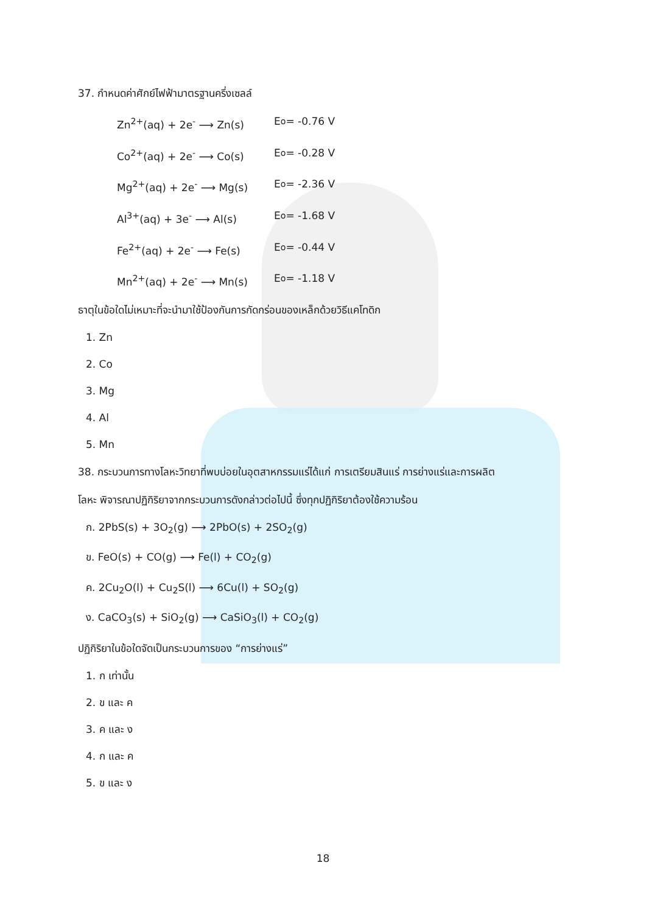37. กำหนดค่าศักย์ไฟฟ้ามาตรฐานครึ่งเซลล์
Zn<sup>2+</sup>(aq) + 2e<sup>-</sup> ⟶ Zn(s) E<sup>o</sup> = -0.76 V
Co<sup>2+</sup>(aq) + 2e<sup>-</sup> ⟶ Co(s) E<sup>o</sup> = -0.28 V
Mg<sup>2+</sup>(aq) + 2e<sup>-</sup> ⟶ Mg(s) E<sup>o</sup> = -2.36 V
Al<sup>3+</sup>(aq) + 3e<sup>-</sup> ⟶ Al(s) E<sup>o</sup> = -1.68 V
Fe<sup>2+</sup>(aq) + 2e<sup>-</sup> ⟶ Fe(s) E<sup>o</sup> = -0.44 V
Mn<sup>2+</sup>(aq) + 2e<sup>-</sup> ⟶ Mn(s) E<sup>o</sup> = -1.18 V
ธาตุในข้อใดไม่เหมาะที่จะนำมาใช้ป้องกันการกัดกร่อนของเหล็กด้วยวิธีแคโทดิก
1. Zn
2. Co
3. Mg
4. Al
5. Mn
38. กระบวนการทางโลหะวิทยาที่พบบ่อยในอุตสาหกรรมแร่ได้แก่ การเตรียมสินแร่ การย่างแร่และการผลิต
โลหะ พิจารณาปฏิกิริยาจากกระบวนการดังกล่าวต่อไปนี้ ซึ่งทุกปฏิกิริยาต้องใช้ความร้อน
ก. 2PbS(s) + 3O<sub>2</sub>(g) ⟶ 2PbO(s) + 2SO<sub>2</sub>(g)
ข. FeO(s) + CO(g) ⟶ Fe(l) + CO<sub>2</sub>(g)
ค. 2Cu<sub>2</sub>O(l) + Cu<sub>2</sub>S(l) ⟶ 6Cu(l) + SO<sub>2</sub>(g)
ง. CaCO<sub>3</sub>(s) + SiO<sub>2</sub>(g) ⟶ CaSiO<sub>3</sub>(l) + CO<sub>2</sub>(g)
ปฏิกิริยาในข้อใดจัดเป็นกระบวนการของ “การย่างแร่”
1. ก เท่านั้น
2. ข และ ค
3. ค และ ง
4. ก และ ค
5. ข และ ง
18